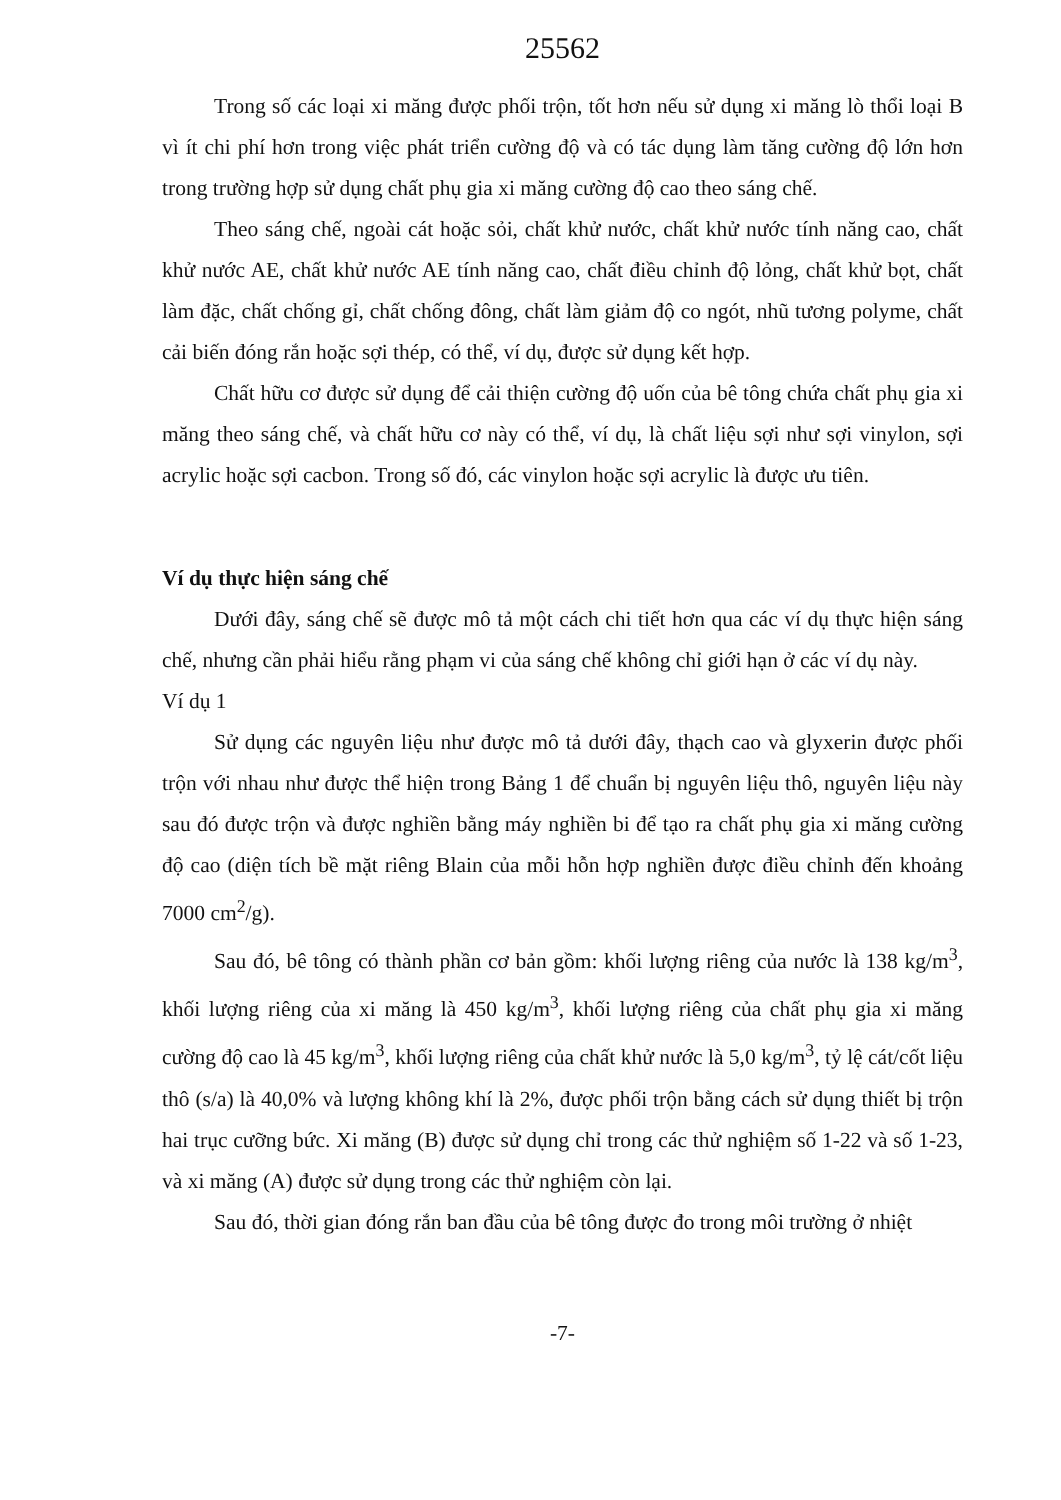25562
Trong số các loại xi măng được phối trộn, tốt hơn nếu sử dụng xi măng lò thổi loại B vì ít chi phí hơn trong việc phát triển cường độ và có tác dụng làm tăng cường độ lớn hơn trong trường hợp sử dụng chất phụ gia xi măng cường độ cao theo sáng chế.
Theo sáng chế, ngoài cát hoặc sỏi, chất khử nước, chất khử nước tính năng cao, chất khử nước AE, chất khử nước AE tính năng cao, chất điều chỉnh độ lỏng, chất khử bọt, chất làm đặc, chất chống gỉ, chất chống đông, chất làm giảm độ co ngót, nhũ tương polyme, chất cải biến đóng rắn hoặc sợi thép, có thể, ví dụ, được sử dụng kết hợp.
Chất hữu cơ được sử dụng để cải thiện cường độ uốn của bê tông chứa chất phụ gia xi măng theo sáng chế, và chất hữu cơ này có thể, ví dụ, là chất liệu sợi như sợi vinylon, sợi acrylic hoặc sợi cacbon. Trong số đó, các vinylon hoặc sợi acrylic là được ưu tiên.
Ví dụ thực hiện sáng chế
Dưới đây, sáng chế sẽ được mô tả một cách chi tiết hơn qua các ví dụ thực hiện sáng chế, nhưng cần phải hiểu rằng phạm vi của sáng chế không chỉ giới hạn ở các ví dụ này.
Ví dụ 1
Sử dụng các nguyên liệu như được mô tả dưới đây, thạch cao và glyxerin được phối trộn với nhau như được thể hiện trong Bảng 1 để chuẩn bị nguyên liệu thô, nguyên liệu này sau đó được trộn và được nghiền bằng máy nghiền bi để tạo ra chất phụ gia xi măng cường độ cao (diện tích bề mặt riêng Blain của mỗi hỗn hợp nghiền được điều chỉnh đến khoảng 7000 cm<sup>2</sup>/g).
Sau đó, bê tông có thành phần cơ bản gồm: khối lượng riêng của nước là 138 kg/m<sup>3</sup>, khối lượng riêng của xi măng là 450 kg/m<sup>3</sup>, khối lượng riêng của chất phụ gia xi măng cường độ cao là 45 kg/m<sup>3</sup>, khối lượng riêng của chất khử nước là 5,0 kg/m<sup>3</sup>, tỷ lệ cát/cốt liệu thô (s/a) là 40,0% và lượng không khí là 2%, được phối trộn bằng cách sử dụng thiết bị trộn hai trục cưỡng bức. Xi măng (B) được sử dụng chỉ trong các thử nghiệm số 1-22 và số 1-23, và xi măng (A) được sử dụng trong các thử nghiệm còn lại.
Sau đó, thời gian đóng rắn ban đầu của bê tông được đo trong môi trường ở nhiệt
-7-